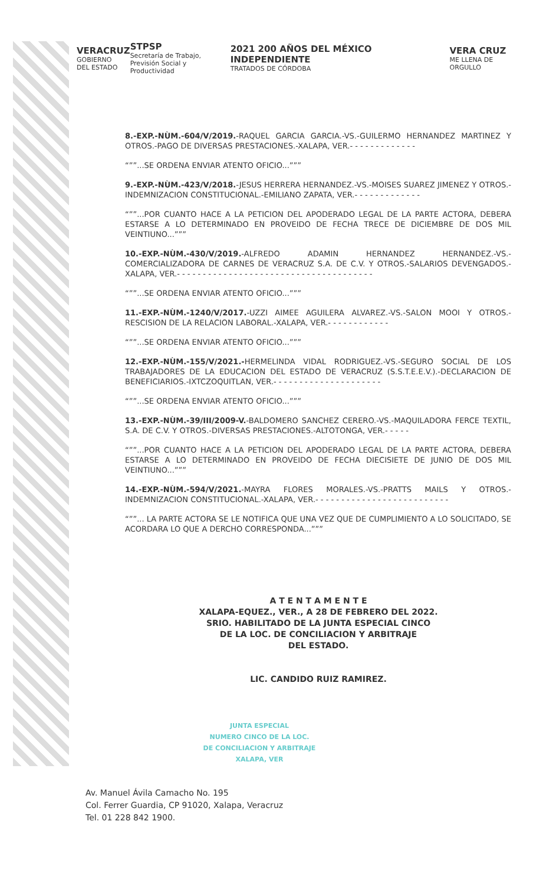VERACRUZ
GOBIERNO
DEL ESTADO
STPSP
Secretaría de Trabajo,
Previsión Social y Productividad
2021 200 AÑOS DEL MÉXICO INDEPENDIENTE
TRATADOS DE CÓRDOBA
VERA CRUZ
ME LLENA DE ORGULLO
8.-EXP.-NÙM.-604/V/2019.-RAQUEL GARCIA GARCIA.-VS.-GUILERMO HERNANDEZ MARTINEZ Y OTROS.-PAGO DE DIVERSAS PRESTACIONES.-XALAPA, VER.- - - - - - - - - - - - -
“””...SE ORDENA ENVIAR ATENTO OFICIO...”””
9.-EXP.-NÙM.-423/V/2018.-JESUS HERRERA HERNANDEZ.-VS.-MOISES SUAREZ JIMENEZ Y OTROS.-INDEMNIZACION CONSTITUCIONAL.-EMILIANO ZAPATA, VER.- - - - - - - - - - - - -
“””...POR CUANTO HACE A LA PETICION DEL APODERADO LEGAL DE LA PARTE ACTORA, DEBERA ESTARSE A LO DETERMINADO EN PROVEIDO DE FECHA TRECE DE DICIEMBRE DE DOS MIL VEINTIUNO...”””
10.-EXP.-NÙM.-430/V/2019.-ALFREDO ADAMIN HERNANDEZ HERNANDEZ.-VS.-COMERCIALIZADORA DE CARNES DE VERACRUZ S.A. DE C.V. Y OTROS.-SALARIOS DEVENGADOS.-XALAPA, VER.- - - - - - - - - - - - - - - - - - - - - - - - - - - - - - - - - - - - - -
“””...SE ORDENA ENVIAR ATENTO OFICIO...”””
11.-EXP.-NÙM.-1240/V/2017.-UZZI AIMEE AGUILERA ALVAREZ.-VS.-SALON MOOI Y OTROS.-RESCISION DE LA RELACION LABORAL.-XALAPA, VER.- - - - - - - - - - - -
“””...SE ORDENA ENVIAR ATENTO OFICIO...”””
12.-EXP.-NÙM.-155/V/2021.-HERMELINDA VIDAL RODRIGUEZ.-VS.-SEGURO SOCIAL DE LOS TRABAJADORES DE LA EDUCACION DEL ESTADO DE VERACRUZ (S.S.T.E.E.V.).-DECLARACION DE BENEFICIARIOS.-IXTCZOQUITLAN, VER.- - - - - - - - - - - - - - - - - - - - -
“””...SE ORDENA ENVIAR ATENTO OFICIO...”””
13.-EXP.-NÙM.-39/III/2009-V.-BALDOMERO SANCHEZ CERERO.-VS.-MAQUILADORA FERCE TEXTIL, S.A. DE C.V. Y OTROS.-DIVERSAS PRESTACIONES.-ALTOTONGA, VER.- - - - -
“””...POR CUANTO HACE A LA PETICION DEL APODERADO LEGAL DE LA PARTE ACTORA, DEBERA ESTARSE A LO DETERMINADO EN PROVEIDO DE FECHA DIECISIETE DE JUNIO DE DOS MIL VEINTIUNO...”””
14.-EXP.-NÙM.-594/V/2021.-MAYRA FLORES MORALES.-VS.-PRATTS MAILS Y OTROS.-INDEMNIZACION CONSTITUCIONAL.-XALAPA, VER.- - - - - - - - - - - - - - - - - - - - - - - - - -
“””... LA PARTE ACTORA SE LE NOTIFICA QUE UNA VEZ QUE DE CUMPLIMIENTO A LO SOLICITADO, SE ACORDARA LO QUE A DERCHO CORRESPONDA...”””
A T E N T A M E N T E
XALAPA-EQUEZ., VER., A 28 DE FEBRERO DEL 2022.
SRIO. HABILITADO DE LA JUNTA ESPECIAL CINCO
DE LA LOC. DE CONCILIACION Y ARBITRAJE
DEL ESTADO.
LIC. CANDIDO RUIZ RAMIREZ.
JUNTA ESPECIAL
NUMERO CINCO DE LA LOC.
DE CONCILIACION Y ARBITRAJE
XALAPA, VER
Av. Manuel Ávila Camacho No. 195
Col. Ferrer Guardia, CP 91020, Xalapa, Veracruz
Tel. 01 228 842 1900.